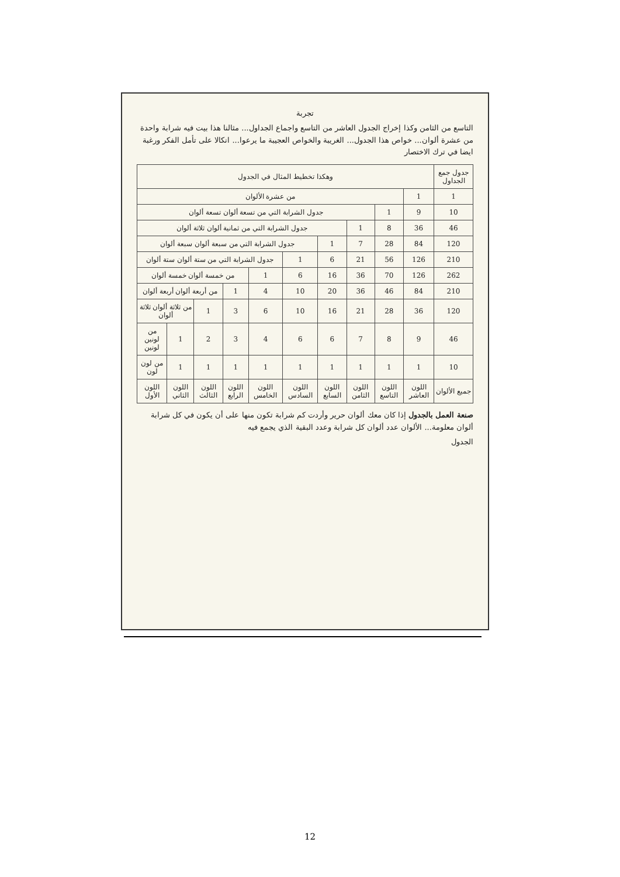تجربة
التاسع من الثامن وكذا إخراج الجدول العاشر من التاسع واجماع الجداول... مثالنا هذا بيت فيه شرابة واحدة من عشرة ألوان... خواص هذا الجدول... الغريبة والخواص العجيبة ما يرعوا... انكالا على تأمل الفكر ورغبة ايضا في ترك الاختصار
| جدول جمع الجداول | وهكذا تخطيط المثال في الجدول | | | | | | | | | |
| 1 | 1 | من عشرة الألوان | | | | | | | | |
| 10 | 9 | 1 | جدول الشرابة التي من تسعة ألوان تسعة ألوان | | | | | | | |
| 46 | 36 | 8 | 1 | جدول الشرابة التي من ثمانية ألوان ثلاثة ألوان | | | | | | |
| 120 | 84 | 28 | 7 | 1 | جدول الشرابة التي من سبعة ألوان سبعة ألوان | | | | | |
| 210 | 126 | 56 | 21 | 6 | 1 | جدول الشرابة التي من ستة ألوان ستة ألوان | | | | |
| 262 | 126 | 70 | 36 | 16 | 6 | 1 | من خمسة ألوان خمسة ألوان | | | |
| 210 | 84 | 46 | 36 | 20 | 10 | 4 | 1 | من أربعة ألوان أربعة ألوان | | |
| 120 | 36 | 28 | 21 | 16 | 10 | 6 | 3 | 1 | من ثلاثة ألوان ثلاثة ألوان | |
| 46 | 9 | 8 | 7 | 6 | 6 | 4 | 3 | 2 | 1 | من لونين لونين |
| 10 | 1 | 1 | 1 | 1 | 1 | 1 | 1 | 1 | 1 | من لون لون |
| جميع الألوان | اللون العاشر | اللون التاسع | اللون الثامن | اللون السابع | اللون السادس | اللون الخامس | اللون الرابع | اللون الثالث | اللون الثاني | اللون الأول |
صنعة العمل بالجدول إذا كان معك ألوان حرير وأردت كم شرابة تكون منها على أن يكون في كل شرابة ألوان معلومة... الألوان عدد ألوان كل شرابة وعدد البقية الذي يجمع فيه
الجدول
12